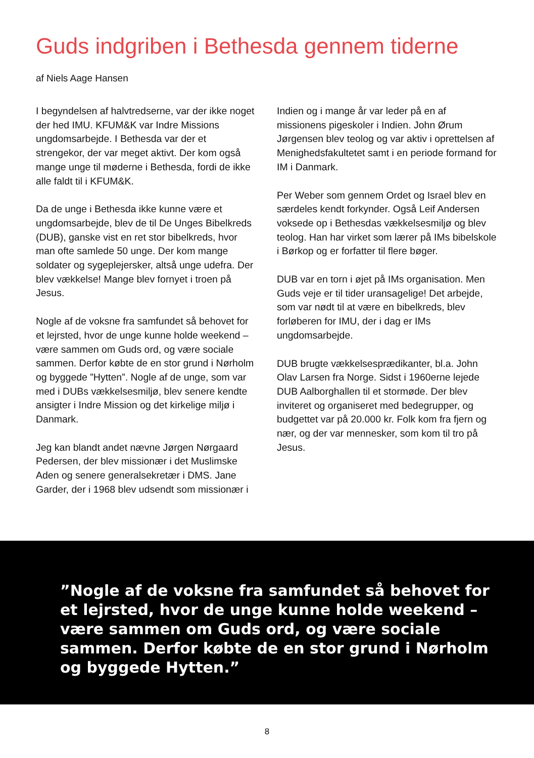Guds indgriben i Bethesda gennem tiderne
af Niels Aage Hansen
I begyndelsen af halvtredserne, var der ikke noget der hed IMU. KFUM&K var Indre Missions ungdomsarbejde. I Bethesda var der et strengekor, der var meget aktivt. Der kom også mange unge til møderne i Bethesda, fordi de ikke alle faldt til i KFUM&K.
Da de unge i Bethesda ikke kunne være et ungdomsarbejde, blev de til De Unges Bibelkreds (DUB), ganske vist en ret stor bibelkreds, hvor man ofte samlede 50 unge. Der kom mange soldater og sygeplejersker, altså unge udefra. Der blev vækkelse! Mange blev fornyet i troen på Jesus.
Nogle af de voksne fra samfundet så behovet for et lejrsted, hvor de unge kunne holde weekend – være sammen om Guds ord, og være sociale sammen. Derfor købte de en stor grund i Nørholm og byggede ”Hytten”. Nogle af de unge, som var med i DUBs vækkelsesmiljø, blev senere kendte ansigter i Indre Mission og det kirkelige miljø i Danmark.
Jeg kan blandt andet nævne Jørgen Nørgaard Pedersen, der blev missionær i det Muslimske Aden og senere generalsekretær i DMS. Jane Garder, der i 1968 blev udsendt som missionær i
Indien og i mange år var leder på en af missionens pigeskoler i Indien. John Ørum Jørgensen blev teolog og var aktiv i oprettelsen af Menighedsfakultetet samt i en periode formand for IM i Danmark.
Per Weber som gennem Ordet og Israel blev en særdeles kendt forkynder. Også Leif Andersen voksede op i Bethesdas vækkelsesmiljø og blev teolog. Han har virket som lærer på IMs bibelskole i Børkop og er forfatter til flere bøger.
DUB var en torn i øjet på IMs organisation. Men Guds veje er til tider uransagelige! Det arbejde, som var nødt til at være en bibelkreds, blev forløberen for IMU, der i dag er IMs ungdomsarbejde.
DUB brugte vækkelsesprædikanter, bl.a. John Olav Larsen fra Norge. Sidst i 1960erne lejede DUB Aalborghallen til et stormøde. Der blev inviteret og organiseret med bedegrupper, og budgettet var på 20.000 kr. Folk kom fra fjern og nær, og der var mennesker, som kom til tro på Jesus.
”Nogle af de voksne fra samfundet så behovet for et lejrsted, hvor de unge kunne holde weekend – være sammen om Guds ord, og være sociale sammen. Derfor købte de en stor grund i Nørholm og byggede Hytten.”
8